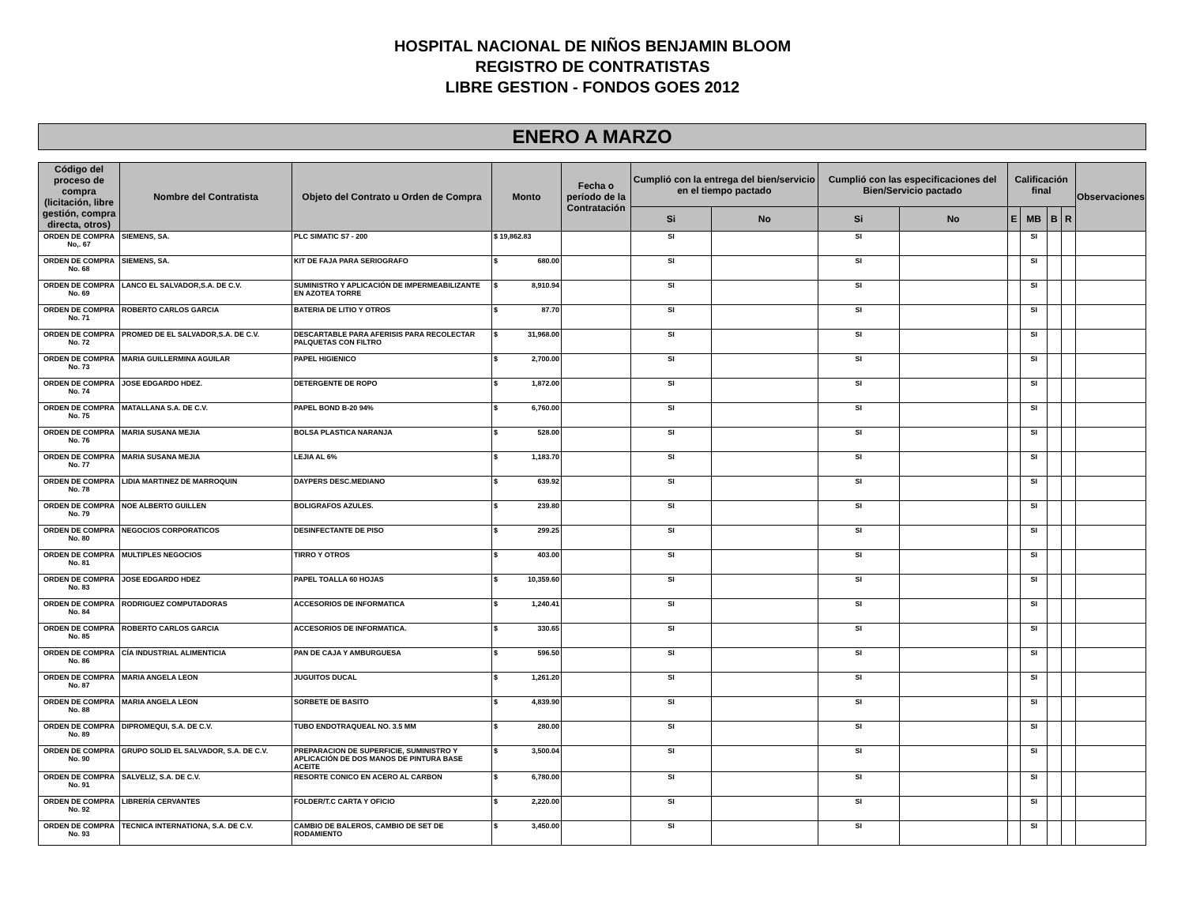HOSPITAL NACIONAL DE NIÑOS BENJAMIN BLOOM
REGISTRO DE CONTRATISTAS
LIBRE GESTION - FONDOS GOES 2012
ENERO A MARZO
| Código del proceso de compra (licitación, libre gestión, compra directa, otros) | Nombre del Contratista | Objeto del Contrato u Orden de Compra | Monto | Fecha o período de la Contratación | Cumplió con la entrega del bien/servicio en el tiempo pactado | | Cumplió con las especificaciones del Bien/Servicio pactado | | Calificación final | | | | Observaciones |
| --- | --- | --- | --- | --- | --- | --- | --- | --- | --- | --- | --- | --- | --- |
| | | | | | Si | No | Si | No | E | MB | B | R | |
| ORDEN DE COMPRA No,. 67 | SIEMENS, SA. | PLC SIMATIC S7 - 200 | $ 19,862.83 | | SI | | SI | | | SI | | | |
| ORDEN DE COMPRA No. 68 | SIEMENS, SA. | KIT DE FAJA PARA SERIOGRAFO | $ 680.00 | | SI | | SI | | | SI | | | |
| ORDEN DE COMPRA No. 69 | LANCO EL SALVADOR,S.A. DE C.V. | SUMINISTRO Y APLICACIÓN DE IMPERMEABILIZANTE EN AZOTEA TORRE | $ 8,910.94 | | SI | | SI | | | SI | | | |
| ORDEN DE COMPRA No. 71 | ROBERTO CARLOS GARCIA | BATERIA DE LITIO Y OTROS | $ 87.70 | | SI | | SI | | | SI | | | |
| ORDEN DE COMPRA No. 72 | PROMED DE EL SALVADOR,S.A. DE C.V. | DESCARTABLE PARA AFERISIS PARA RECOLECTAR PALQUETAS CON FILTRO | $ 31,968.00 | | SI | | SI | | | SI | | | |
| ORDEN DE COMPRA No. 73 | MARIA GUILLERMINA AGUILAR | PAPEL HIGIENICO | $ 2,700.00 | | SI | | SI | | | SI | | | |
| ORDEN DE COMPRA No. 74 | JOSE EDGARDO HDEZ. | DETERGENTE DE ROPO | $ 1,872.00 | | SI | | SI | | | SI | | | |
| ORDEN DE COMPRA No. 75 | MATALLANA S.A. DE C.V. | PAPEL BOND B-20 94% | $ 6,760.00 | | SI | | SI | | | SI | | | |
| ORDEN DE COMPRA No. 76 | MARIA SUSANA MEJIA | BOLSA PLASTICA NARANJA | $ 528.00 | | SI | | SI | | | SI | | | |
| ORDEN DE COMPRA No. 77 | MARIA SUSANA MEJIA | LEJIA AL 6% | $ 1,183.70 | | SI | | SI | | | SI | | | |
| ORDEN DE COMPRA No. 78 | LIDIA MARTINEZ DE MARROQUIN | DAYPERS DESC.MEDIANO | $ 639.92 | | SI | | SI | | | SI | | | |
| ORDEN DE COMPRA No. 79 | NOE ALBERTO GUILLEN | BOLIGRAFOS AZULES. | $ 239.80 | | SI | | SI | | | SI | | | |
| ORDEN DE COMPRA No. 80 | NEGOCIOS CORPORATICOS | DESINFECTANTE DE PISO | $ 299.25 | | SI | | SI | | | SI | | | |
| ORDEN DE COMPRA No. 81 | MULTIPLES NEGOCIOS | TIRRO Y OTROS | $ 403.00 | | SI | | SI | | | SI | | | |
| ORDEN DE COMPRA No. 83 | JOSE EDGARDO HDEZ | PAPEL TOALLA 60 HOJAS | $ 10,359.60 | | SI | | SI | | | SI | | | |
| ORDEN DE COMPRA No. 84 | RODRIGUEZ COMPUTADORAS | ACCESORIOS DE INFORMATICA | $ 1,240.41 | | SI | | SI | | | SI | | | |
| ORDEN DE COMPRA No. 85 | ROBERTO CARLOS GARCIA | ACCESORIOS DE INFORMATICA. | $ 330.65 | | SI | | SI | | | SI | | | |
| ORDEN DE COMPRA No. 86 | CÍA INDUSTRIAL ALIMENTICIA | PAN DE CAJA Y AMBURGUESA | $ 596.50 | | SI | | SI | | | SI | | | |
| ORDEN DE COMPRA No. 87 | MARIA ANGELA LEON | JUGUITOS DUCAL | $ 1,261.20 | | SI | | SI | | | SI | | | |
| ORDEN DE COMPRA No. 88 | MARIA ANGELA LEON | SORBETE DE BASITO | $ 4,839.90 | | SI | | SI | | | SI | | | |
| ORDEN DE COMPRA No. 89 | DIPROMEQUI, S.A. DE C.V. | TUBO ENDOTRAQUEAL NO. 3.5 MM | $ 280.00 | | SI | | SI | | | SI | | | |
| ORDEN DE COMPRA No. 90 | GRUPO SOLID EL SALVADOR, S.A. DE C.V. | PREPARACION DE SUPERFICIE, SUMINISTRO Y APLICACIÓN DE DOS MANOS DE PINTURA BASE ACEITE | $ 3,500.04 | | SI | | SI | | | SI | | | |
| ORDEN DE COMPRA No. 91 | SALVELIZ, S.A. DE C.V. | RESORTE CONICO EN ACERO AL CARBON | $ 6,780.00 | | SI | | SI | | | SI | | | |
| ORDEN DE COMPRA No. 92 | LIBRERÍA CERVANTES | FOLDER/T.C CARTA Y OFICIO | $ 2,220.00 | | SI | | SI | | | SI | | | |
| ORDEN DE COMPRA No. 93 | TECNICA INTERNATIONA, S.A. DE C.V. | CAMBIO DE BALEROS, CAMBIO DE SET DE RODAMIENTO | $ 3,450.00 | | SI | | SI | | | SI | | | |